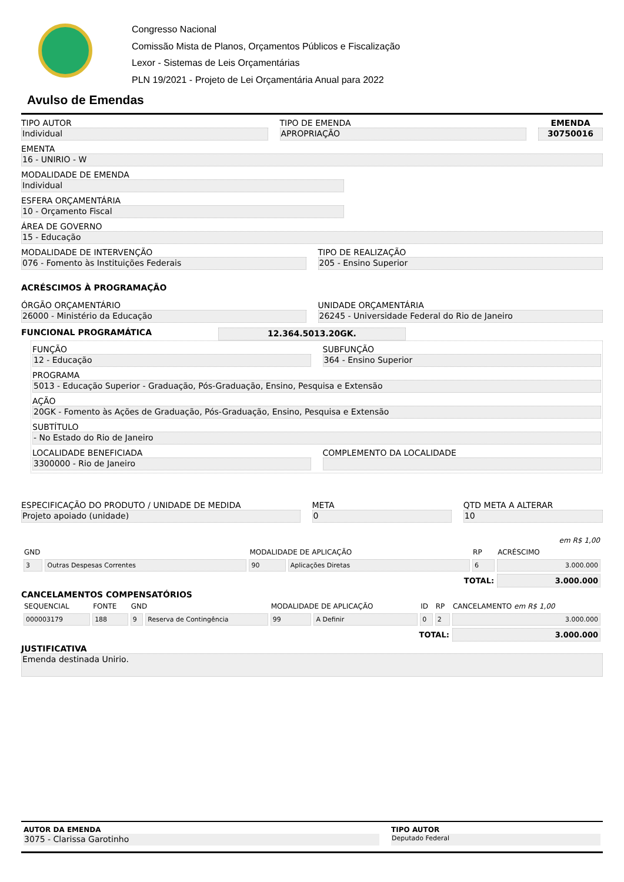Congresso Nacional
Comissão Mista de Planos, Orçamentos Públicos e Fiscalização
Lexor - Sistemas de Leis Orçamentárias
PLN 19/2021 - Projeto de Lei Orçamentária Anual para 2022
Avulso de Emendas
TIPO AUTOR
Individual
TIPO DE EMENDA
APROPRIAÇÃO
EMENDA
30750016
EMENTA
16 - UNIRIO - W
MODALIDADE DE EMENDA
Individual
ESFERA ORÇAMENTÁRIA
10 - Orçamento Fiscal
ÁREA DE GOVERNO
15 - Educação
MODALIDADE DE INTERVENÇÃO
076 - Fomento às Instituições Federais
TIPO DE REALIZAÇÃO
205 - Ensino Superior
ACRÉSCIMOS À PROGRAMAÇÃO
ÓRGÃO ORÇAMENTÁRIO
26000 - Ministério da Educação
UNIDADE ORÇAMENTÁRIA
26245 - Universidade Federal do Rio de Janeiro
FUNCIONAL PROGRAMÁTICA 12.364.5013.20GK.
FUNÇÃO
12 - Educação
SUBFUNÇÃO
364 - Ensino Superior
PROGRAMA
5013 - Educação Superior - Graduação, Pós-Graduação, Ensino, Pesquisa e Extensão
AÇÃO
20GK - Fomento às Ações de Graduação, Pós-Graduação, Ensino, Pesquisa e Extensão
SUBTÍTULO
- No Estado do Rio de Janeiro
LOCALIDADE BENEFICIADA
3300000 - Rio de Janeiro
COMPLEMENTO DA LOCALIDADE
ESPECIFICAÇÃO DO PRODUTO / UNIDADE DE MEDIDA
Projeto apoiado (unidade)
META
0
QTD META A ALTERAR
10
| | | | | | em R$ 1,00 |
| --- | --- | --- | --- | --- | --- |
| GND | | MODALIDADE DE APLICAÇÃO | | RP | ACRÉSCIMO |
| 3 | Outras Despesas Correntes | 90 | Aplicações Diretas | 6 | 3.000.000 |
| TOTAL: | | | | | 3.000.000 |
CANCELAMENTOS COMPENSATÓRIOS
| SEQUENCIAL | FONTE | GND | | MODALIDADE DE APLICAÇÃO | | ID | RP | CANCELAMENTO em R$ 1,00 |
| --- | --- | --- | --- | --- | --- | --- | --- | --- |
| 000003179 | 188 | 9 | Reserva de Contingência | 99 | A Definir | 0 | 2 | 3.000.000 |
| TOTAL: | | | | | | | | 3.000.000 |
JUSTIFICATIVA
Emenda destinada Unirio.
AUTOR DA EMENDA
3075 - Clarissa Garotinho
TIPO AUTOR
Deputado Federal